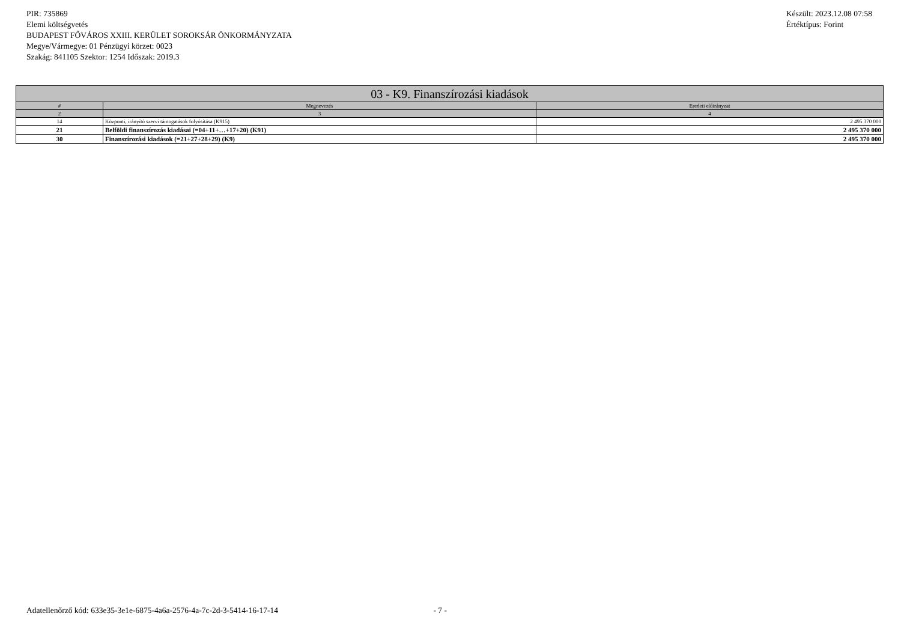PIR: 735869
Elemi költségvetés
BUDAPEST FŐVÁROS XXIII. KERÜLET SOROKSÁR ÖNKORMÁNYZATA
Megye/Vármegye: 01 Pénzügyi körzet: 0023
Szakág: 841105 Szektor: 1254 Időszak: 2019.3
Készült: 2023.12.08 07:58
Értéktípus: Forint
| 03 - K9. Finanszírozási kiadások | | |
| --- | --- | --- |
| # | Megnevezés | Eredeti előirányzat |
| 2 | 3 | 4 |
| 14 | Központi, irányító szervi támogatások folyósítása (K915) | 2 495 370 000 |
| 21 | Belföldi finanszírozás kiadásai (=04+11+…+17+20) (K91) | 2 495 370 000 |
| 30 | Finanszírozási kiadások (=21+27+28+29) (K9) | 2 495 370 000 |
Adatellenőrző kód: 633e35-3e1e-6875-4a6a-2576-4a-7c-2d-3-5414-16-17-14 - 7 -